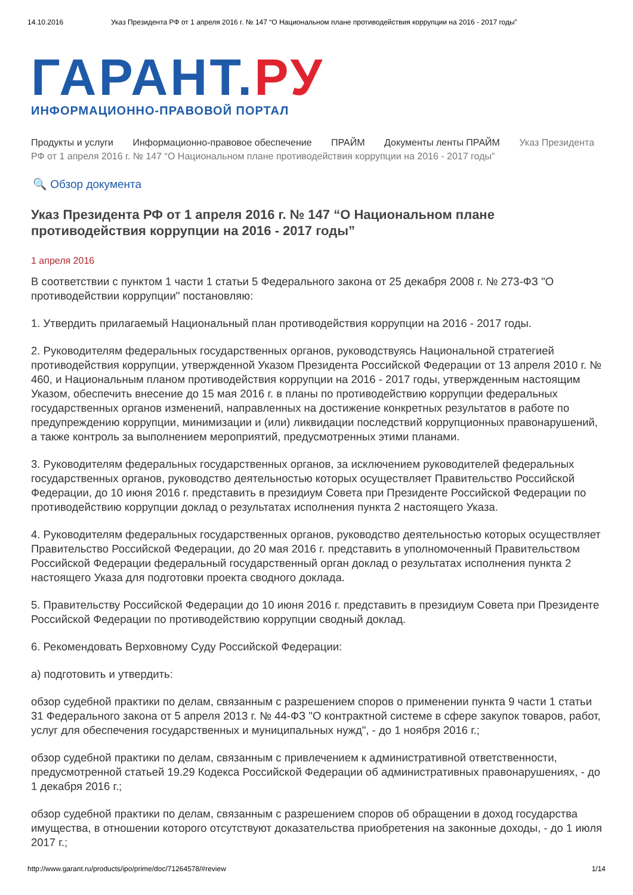14.10.2016 Указ Президента РФ от 1 апреля 2016 г. № 147 “О Национальном плане противодействия коррупции на 2016 - 2017 годы”
ГАРАНТ.РУ
ИНФОРМАЦИОННО-ПРАВОВОЙ ПОРТАЛ
Продукты и услуги Информационно-правовое обеспечение ПРАЙМ Документы ленты ПРАЙМ Указ Президента РФ от 1 апреля 2016 г. № 147 “О Национальном плане противодействия коррупции на 2016 - 2017 годы”
🔍 Обзор документа
Указ Президента РФ от 1 апреля 2016 г. № 147 “О Национальном плане противодействия коррупции на 2016 - 2017 годы”
1 апреля 2016
В соответствии с пунктом 1 части 1 статьи 5 Федерального закона от 25 декабря 2008 г. № 273-ФЗ "О противодействии коррупции" постановляю:
1. Утвердить прилагаемый Национальный план противодействия коррупции на 2016 - 2017 годы.
2. Руководителям федеральных государственных органов, руководствуясь Национальной стратегией противодействия коррупции, утвержденной Указом Президента Российской Федерации от 13 апреля 2010 г. № 460, и Национальным планом противодействия коррупции на 2016 - 2017 годы, утвержденным настоящим Указом, обеспечить внесение до 15 мая 2016 г. в планы по противодействию коррупции федеральных государственных органов изменений, направленных на достижение конкретных результатов в работе по предупреждению коррупции, минимизации и (или) ликвидации последствий коррупционных правонарушений, а также контроль за выполнением мероприятий, предусмотренных этими планами.
3. Руководителям федеральных государственных органов, за исключением руководителей федеральных государственных органов, руководство деятельностью которых осуществляет Правительство Российской Федерации, до 10 июня 2016 г. представить в президиум Совета при Президенте Российской Федерации по противодействию коррупции доклад о результатах исполнения пункта 2 настоящего Указа.
4. Руководителям федеральных государственных органов, руководство деятельностью которых осуществляет Правительство Российской Федерации, до 20 мая 2016 г. представить в уполномоченный Правительством Российской Федерации федеральный государственный орган доклад о результатах исполнения пункта 2 настоящего Указа для подготовки проекта сводного доклада.
5. Правительству Российской Федерации до 10 июня 2016 г. представить в президиум Совета при Президенте Российской Федерации по противодействию коррупции сводный доклад.
6. Рекомендовать Верховному Суду Российской Федерации:
а) подготовить и утвердить:
обзор судебной практики по делам, связанным с разрешением споров о применении пункта 9 части 1 статьи 31 Федерального закона от 5 апреля 2013 г. № 44-ФЗ "О контрактной системе в сфере закупок товаров, работ, услуг для обеспечения государственных и муниципальных нужд", - до 1 ноября 2016 г.;
обзор судебной практики по делам, связанным с привлечением к административной ответственности, предусмотренной статьей 19.29 Кодекса Российской Федерации об административных правонарушениях, - до 1 декабря 2016 г.;
обзор судебной практики по делам, связанным с разрешением споров об обращении в доход государства имущества, в отношении которого отсутствуют доказательства приобретения на законные доходы, - до 1 июля 2017 г.;
http://www.garant.ru/products/ipo/prime/doc/71264578/#review 1/14